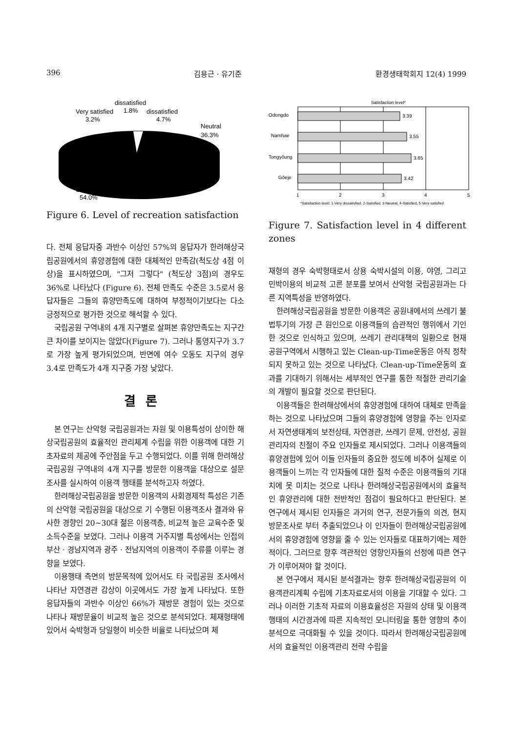396 김용근 · 유기준 환경생태학회지 12(4) 1999
dissatisfied
Very satisfied
1.8%
dissatisfied
3.2%
4.7%
Neutral
36.3%
Satisfied
54.0%
Figure 6. Level of recreation satisfaction
다. 전체 응답자중 과반수 이상인 57%의 응답자가 한려해상국립공원에서의 휴양경험에 대한 대체적인 만족감(척도상 4점 이상)을 표시하였으며, "그저 그렇다" (척도상 3점)의 경우도 36%로 나타났다 (Figure 6). 전체 만족도 수준은 3.5로서 응답자들은 그들의 휴양만족도에 대하여 부정적이기보다는 다소 긍정적으로 평가한 것으로 해석할 수 있다.
국립공원 구역내의 4개 지구별로 살펴본 휴양만족도는 지구간 큰 차이를 보이지는 않았다(Figure 7). 그러나 통영지구가 3.7로 가장 높게 평가되었으며, 반면에 여수 오동도 지구의 경우 3.4로 만족도가 4개 지구중 가장 낮았다.
결론
본 연구는 산악형 국립공원과는 자원 및 이용특성이 상이한 해상국립공원의 효율적인 관리체계 수립을 위한 이용객에 대한 기초자료의 제공에 주안점을 두고 수행되었다. 이를 위해 한려해상국립공원 구역내의 4개 지구를 방문한 이용객을 대상으로 설문조사를 실시하여 이용객 행태를 분석하고자 하였다.
한려해상국립공원을 방문한 이용객의 사회경제적 특성은 기존의 산악형 국립공원을 대상으로 기 수행된 이용객조사 결과와 유사한 경향인 20~30대 젊은 이용객층, 비교적 높은 교육수준 및 소득수준을 보였다. 그러나 이용객 거주지별 특성에서는 인접의 부산 · 경남지역과 광주 · 전남지역의 이용객이 주류를 이루는 경향을 보였다.
이용행태 측면의 방문목적에 있어서도 타 국립공원 조사에서 나타난 자연경관 감상이 이곳에서도 가장 높게 나타났다. 또한 응답자들의 과반수 이상인 66%가 재방문 경험이 있는 것으로 나타나 재방문율이 비교적 높은 것으로 분석되었다. 체재형태에 있어서 숙박형과 당일형이 비슷한 비율로 나타났으며 체
Satisfaction level*
Odongdo
3.39
Namhae
3.55
Tongyǒung
3.65
Gǒeje
3.42
1
2
3
4
5
*Satisfaction level: 1-Very dissatisfied, 2-Satisfied, 3-Neutral, 4-Satisfied, 5-Very satisfied
Figure 7. Satisfaction level in 4 different zones
재형의 경우 숙박형태로서 상용 숙박시설의 이용, 야영, 그리고 민박이용의 비교적 고른 분포를 보여서 산악형 국립공원과는 다른 지역특성을 반영하였다.
한려해상국립공원을 방문한 이용객은 공원내에서의 쓰레기 불법투기의 가장 큰 원인으로 이용객들의 습관적인 행위에서 기인한 것으로 인식하고 있으며, 쓰레기 관리대책의 일환으로 현재 공원구역에서 시행하고 있는 Clean-up-Time운동은 아직 정착되지 못하고 있는 것으로 나타났다. Clean-up-Time운동의 효과를 기대하기 위해서는 세부적인 연구를 통한 적절한 관리기술의 개발이 필요할 것으로 판단된다.
이용객들은 한려해상에서의 휴양경험에 대하여 대체로 만족을 하는 것으로 나타났으며 그들의 휴양경험에 영향을 주는 인자로서 자연생태계의 보전상태, 자연경관, 쓰레기 문제, 안전성, 공원관리자의 친절이 주요 인자들로 제시되었다. 그러나 이용객들의 휴양경험에 있어 이들 인자들의 중요한 정도에 비추어 실제로 이용객들이 느끼는 각 인자들에 대한 질적 수준은 이용객들의 기대치에 못 미치는 것으로 나타나 한려해상국립공원에서의 효율적인 휴양관리에 대한 전반적인 점검이 필요하다고 판단된다. 본 연구에서 제시된 인자들은 과거의 연구, 전문가들의 의견, 현지 방문조사로 부터 추출되었으나 이 인자들이 한려해상국립공원에서의 휴양경험에 영향을 줄 수 있는 인자들로 대표하기에는 제한적이다. 그러므로 향후 객관적인 영향인자들의 선정에 따른 연구가 이루어져야 할 것이다.
본 연구에서 제시된 분석결과는 향후 한려해상국립공원의 이용객관리계획 수립에 기초자료로서의 이용을 기대할 수 있다. 그러나 이러한 기초적 자료의 이용효율성은 자원의 상태 및 이용객 행태의 시간경과에 따른 지속적인 모니터링을 통한 영향의 추이분석으로 극대화될 수 있을 것이다. 따라서 한려해상국립공원에서의 효율적인 이용객관리 전략 수립을